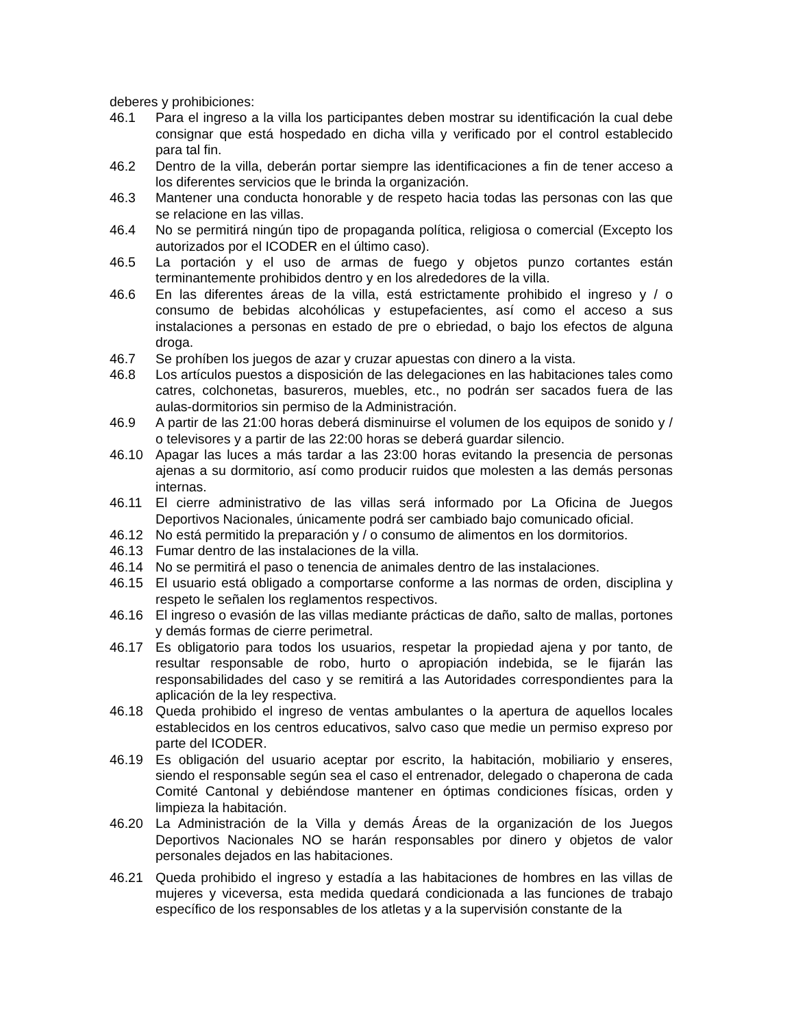deberes y prohibiciones:
46.1 Para el ingreso a la villa los participantes deben mostrar su identificación la cual debe consignar que está hospedado en dicha villa y verificado por el control establecido para tal fin.
46.2 Dentro de la villa, deberán portar siempre las identificaciones a fin de tener acceso a los diferentes servicios que le brinda la organización.
46.3 Mantener una conducta honorable y de respeto hacia todas las personas con las que se relacione en las villas.
46.4 No se permitirá ningún tipo de propaganda política, religiosa o comercial (Excepto los autorizados por el ICODER en el último caso).
46.5 La portación y el uso de armas de fuego y objetos punzo cortantes están terminantemente prohibidos dentro y en los alrededores de la villa.
46.6 En las diferentes áreas de la villa, está estrictamente prohibido el ingreso y / o consumo de bebidas alcohólicas y estupefacientes, así como el acceso a sus instalaciones a personas en estado de pre o ebriedad, o bajo los efectos de alguna droga.
46.7 Se prohíben los juegos de azar y cruzar apuestas con dinero a la vista.
46.8 Los artículos puestos a disposición de las delegaciones en las habitaciones tales como catres, colchonetas, basureros, muebles, etc., no podrán ser sacados fuera de las aulas-dormitorios sin permiso de la Administración.
46.9 A partir de las 21:00 horas deberá disminuirse el volumen de los equipos de sonido y / o televisores y a partir de las 22:00 horas se deberá guardar silencio.
46.10 Apagar las luces a más tardar a las 23:00 horas evitando la presencia de personas ajenas a su dormitorio, así como producir ruidos que molesten a las demás personas internas.
46.11 El cierre administrativo de las villas será informado por La Oficina de Juegos Deportivos Nacionales, únicamente podrá ser cambiado bajo comunicado oficial.
46.12 No está permitido la preparación y / o consumo de alimentos en los dormitorios.
46.13 Fumar dentro de las instalaciones de la villa.
46.14 No se permitirá el paso o tenencia de animales dentro de las instalaciones.
46.15 El usuario está obligado a comportarse conforme a las normas de orden, disciplina y respeto le señalen los reglamentos respectivos.
46.16 El ingreso o evasión de las villas mediante prácticas de daño, salto de mallas, portones y demás formas de cierre perimetral.
46.17 Es obligatorio para todos los usuarios, respetar la propiedad ajena y por tanto, de resultar responsable de robo, hurto o apropiación indebida, se le fijarán las responsabilidades del caso y se remitirá a las Autoridades correspondientes para la aplicación de la ley respectiva.
46.18 Queda prohibido el ingreso de ventas ambulantes o la apertura de aquellos locales establecidos en los centros educativos, salvo caso que medie un permiso expreso por parte del ICODER.
46.19 Es obligación del usuario aceptar por escrito, la habitación, mobiliario y enseres, siendo el responsable según sea el caso el entrenador, delegado o chaperona de cada Comité Cantonal y debiéndose mantener en óptimas condiciones físicas, orden y limpieza la habitación.
46.20 La Administración de la Villa y demás Áreas de la organización de los Juegos Deportivos Nacionales NO se harán responsables por dinero y objetos de valor personales dejados en las habitaciones.
46.21 Queda prohibido el ingreso y estadía a las habitaciones de hombres en las villas de mujeres y viceversa, esta medida quedará condicionada a las funciones de trabajo específico de los responsables de los atletas y a la supervisión constante de la